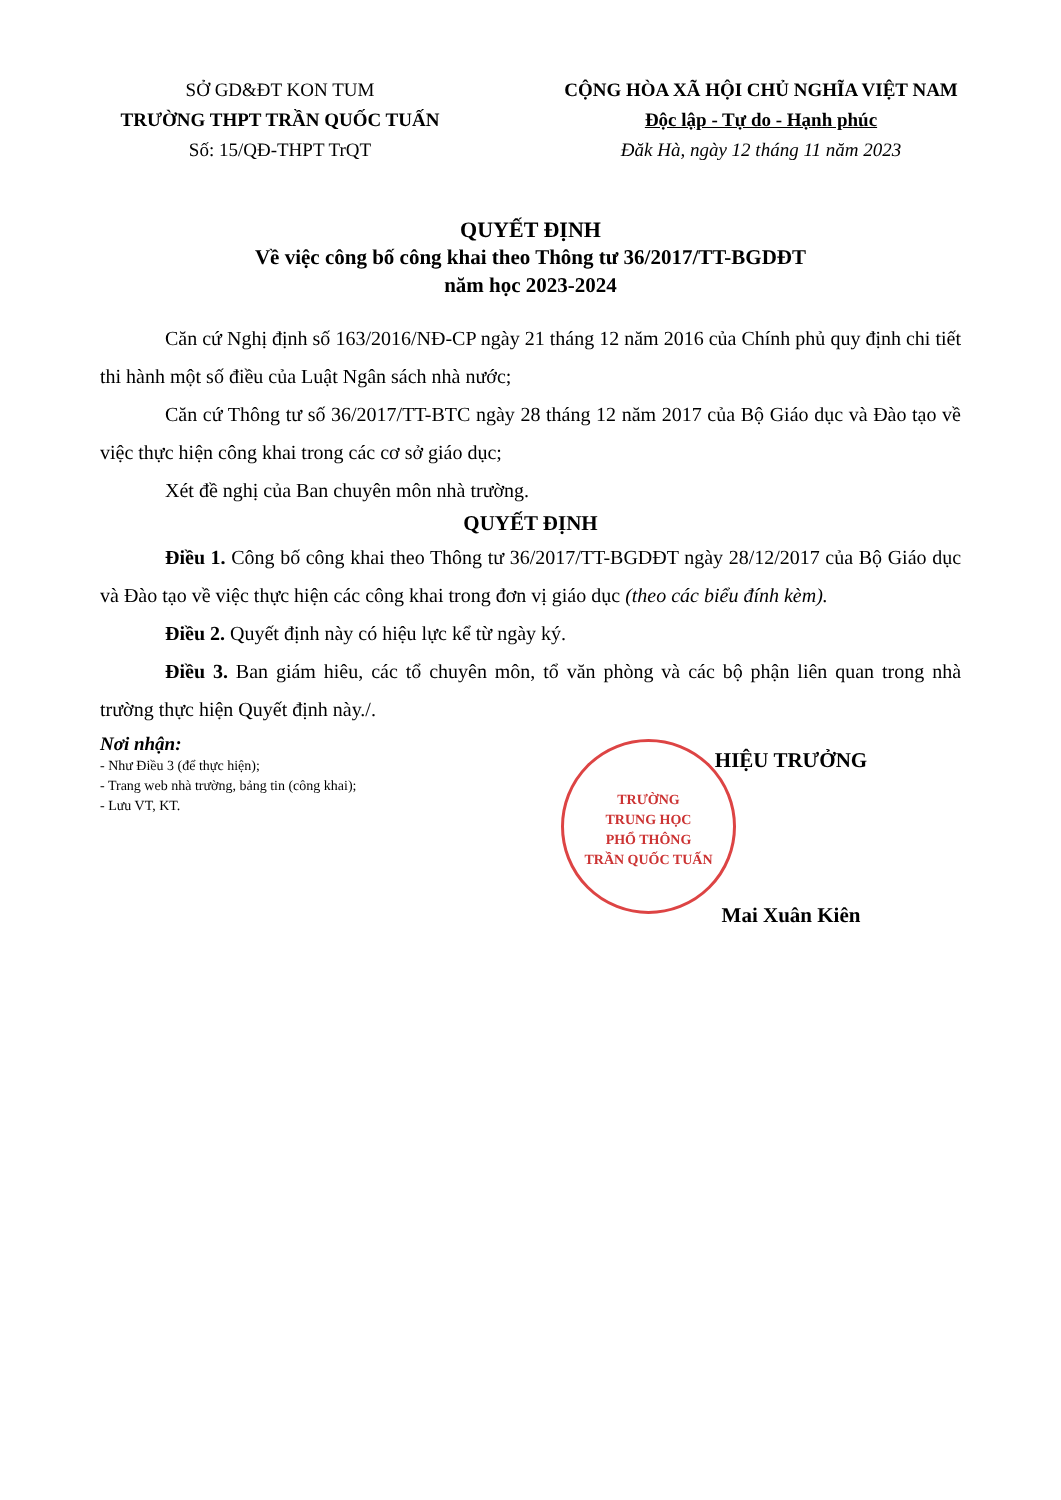SỞ GD&ĐT KON TUM
TRƯỜNG THPT TRẦN QUỐC TUẤN
Số: 15/QĐ-THPT TrQT
CỘNG HÒA XÃ HỘI CHỦ NGHĨA VIỆT NAM
Độc lập - Tự do - Hạnh phúc
Đăk Hà, ngày 12 tháng 11 năm 2023
QUYẾT ĐỊNH
Về việc công bố công khai theo Thông tư 36/2017/TT-BGDĐT
năm học 2023-2024
Căn cứ Nghị định số 163/2016/NĐ-CP ngày 21 tháng 12 năm 2016 của Chính phủ quy định chi tiết thi hành một số điều của Luật Ngân sách nhà nước;
Căn cứ Thông tư số 36/2017/TT-BTC ngày 28 tháng 12 năm 2017 của Bộ Giáo dục và Đào tạo về việc thực hiện công khai trong các cơ sở giáo dục;
Xét đề nghị của Ban chuyên môn nhà trường.
QUYẾT ĐỊNH
Điều 1. Công bố công khai theo Thông tư 36/2017/TT-BGDĐT ngày 28/12/2017 của Bộ Giáo dục và Đào tạo về việc thực hiện các công khai trong đơn vị giáo dục (theo các biểu đính kèm).
Điều 2. Quyết định này có hiệu lực kể từ ngày ký.
Điều 3. Ban giám hiêu, các tổ chuyên môn, tổ văn phòng và các bộ phận liên quan trong nhà trường thực hiện Quyết định này./.
Nơi nhận:
- Như Điều 3 (để thực hiện);
- Trang web nhà trường, bảng tin (công khai);
- Lưu VT, KT.
TRƯỜNG
TRUNG HỌC
PHỔ THÔNG
TRẦN QUỐC TUẤN
HIỆU TRƯỞNG
Mai Xuân Kiên